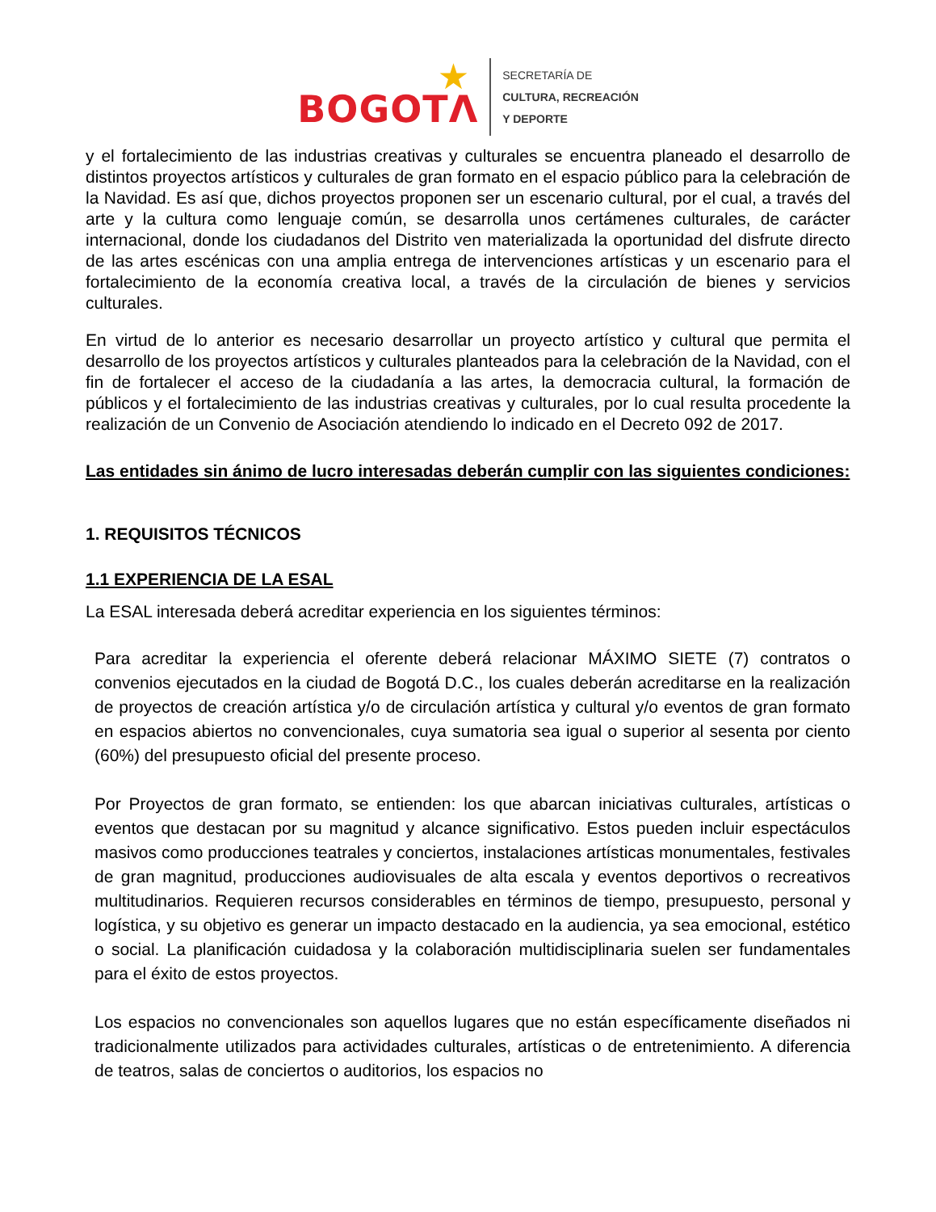BOGOTΛ
★
SECRETARÍA DE
CULTURA, RECREACIÓN
Y DEPORTE
y el fortalecimiento de las industrias creativas y culturales se encuentra planeado el desarrollo de distintos proyectos artísticos y culturales de gran formato en el espacio público para la celebración de la Navidad. Es así que, dichos proyectos proponen ser un escenario cultural, por el cual, a través del arte y la cultura como lenguaje común, se desarrolla unos certámenes culturales, de carácter internacional, donde los ciudadanos del Distrito ven materializada la oportunidad del disfrute directo de las artes escénicas con una amplia entrega de intervenciones artísticas y un escenario para el fortalecimiento de la economía creativa local, a través de la circulación de bienes y servicios culturales.
En virtud de lo anterior es necesario desarrollar un proyecto artístico y cultural que permita el desarrollo de los proyectos artísticos y culturales planteados para la celebración de la Navidad, con el fin de fortalecer el acceso de la ciudadanía a las artes, la democracia cultural, la formación de públicos y el fortalecimiento de las industrias creativas y culturales, por lo cual resulta procedente la realización de un Convenio de Asociación atendiendo lo indicado en el Decreto 092 de 2017.
Las entidades sin ánimo de lucro interesadas deberán cumplir con las siguientes condiciones:
1. REQUISITOS TÉCNICOS
1.1 EXPERIENCIA DE LA ESAL
La ESAL interesada deberá acreditar experiencia en los siguientes términos:
Para acreditar la experiencia el oferente deberá relacionar MÁXIMO SIETE (7) contratos o convenios ejecutados en la ciudad de Bogotá D.C., los cuales deberán acreditarse en la realización de proyectos de creación artística y/o de circulación artística y cultural y/o eventos de gran formato en espacios abiertos no convencionales, cuya sumatoria sea igual o superior al sesenta por ciento (60%) del presupuesto oficial del presente proceso.
Por Proyectos de gran formato, se entienden: los que abarcan iniciativas culturales, artísticas o eventos que destacan por su magnitud y alcance significativo. Estos pueden incluir espectáculos masivos como producciones teatrales y conciertos, instalaciones artísticas monumentales, festivales de gran magnitud, producciones audiovisuales de alta escala y eventos deportivos o recreativos multitudinarios. Requieren recursos considerables en términos de tiempo, presupuesto, personal y logística, y su objetivo es generar un impacto destacado en la audiencia, ya sea emocional, estético o social. La planificación cuidadosa y la colaboración multidisciplinaria suelen ser fundamentales para el éxito de estos proyectos.
Los espacios no convencionales son aquellos lugares que no están específicamente diseñados ni tradicionalmente utilizados para actividades culturales, artísticas o de entretenimiento. A diferencia de teatros, salas de conciertos o auditorios, los espacios no